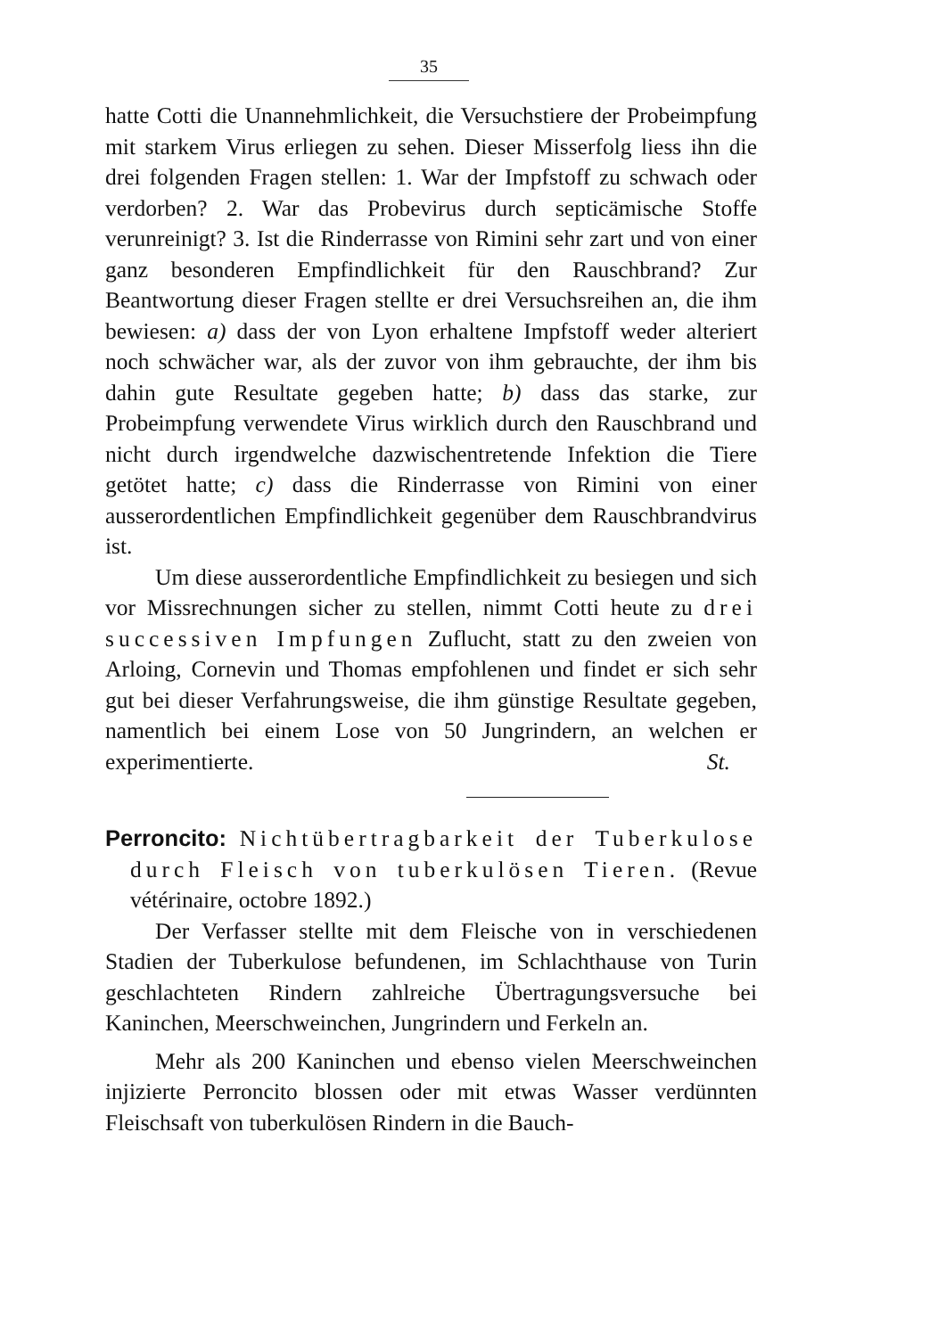35
hatte Cotti die Unannehmlichkeit, die Versuchstiere der Probeimpfung mit starkem Virus erliegen zu sehen. Dieser Misserfolg liess ihn die drei folgenden Fragen stellen: 1. War der Impfstoff zu schwach oder verdorben? 2. War das Probevirus durch septicämische Stoffe verunreinigt? 3. Ist die Rinderrasse von Rimini sehr zart und von einer ganz besonderen Empfindlichkeit für den Rauschbrand? Zur Beantwortung dieser Fragen stellte er drei Versuchsreihen an, die ihm bewiesen: a) dass der von Lyon erhaltene Impfstoff weder alteriert noch schwächer war, als der zuvor von ihm gebrauchte, der ihm bis dahin gute Resultate gegeben hatte; b) dass das starke, zur Probeimpfung verwendete Virus wirklich durch den Rauschbrand und nicht durch irgendwelche dazwischentretende Infektion die Tiere getötet hatte; c) dass die Rinderrasse von Rimini von einer ausserordentlichen Empfindlichkeit gegenüber dem Rauschbrandvirus ist.
Um diese ausserordentliche Empfindlichkeit zu besiegen und sich vor Missrechnungen sicher zu stellen, nimmt Cotti heute zu drei successiven Impfungen Zuflucht, statt zu den zweien von Arloing, Cornevin und Thomas empfohlenen und findet er sich sehr gut bei dieser Verfahrungsweise, die ihm günstige Resultate gegeben, namentlich bei einem Lose von 50 Jungrindern, an welchen er experimentierte. St.
Perroncito: Nichtübertragbarkeit der Tuberkulose durch Fleisch von tuberkulösen Tieren. (Revue vétérinaire, octobre 1892.)
Der Verfasser stellte mit dem Fleische von in verschiedenen Stadien der Tuberkulose befundenen, im Schlachthause von Turin geschlachteten Rindern zahlreiche Übertragungsversuche bei Kaninchen, Meerschweinchen, Jungrindern und Ferkeln an.
Mehr als 200 Kaninchen und ebenso vielen Meerschweinchen injizierte Perroncito blossen oder mit etwas Wasser verdünnten Fleischsaft von tuberkulösen Rindern in die Bauch-